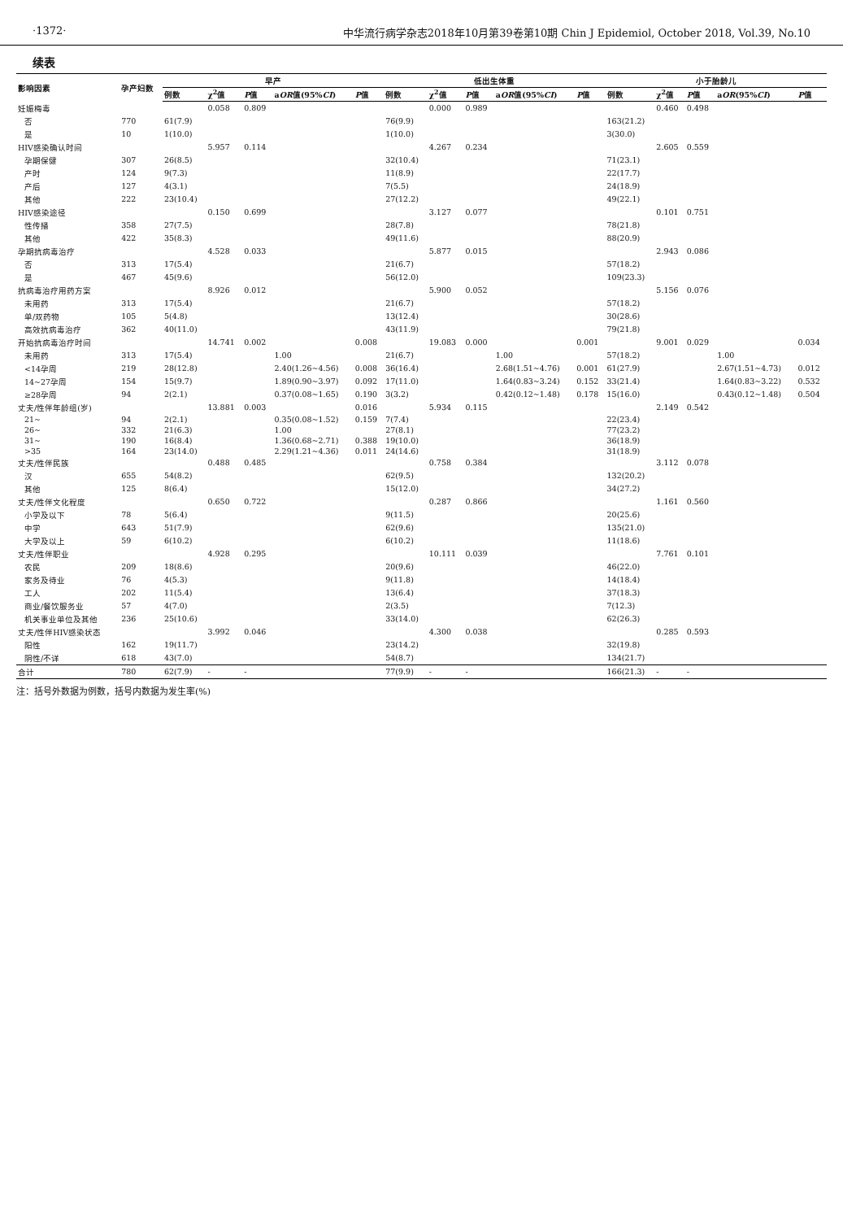·1372· 中华流行病学杂志2018年10月第39卷第10期 Chin J Epidemiol, October 2018, Vol.39, No.10
续表
| 影响因素 | 孕产妇数 | 早产 | | | | | 低出生体重 | | | | | 小于胎龄儿 | | | | |
| --- | --- | --- | --- | --- | --- | --- | --- | --- | --- | --- | --- | --- | --- | --- | --- | --- |
| | | 例数 | χ<sup>2</sup>值 | P 值 | a OR 值(95% CI ) | P 值 | 例数 | χ<sup>2</sup>值 | P 值 | a OR 值(95% CI ) | P 值 | 例数 | χ<sup>2</sup>值 | P 值 | a OR (95% CI ) | P 值 |
| 妊娠梅毒 | | | 0.058 | 0.809 | | | | 0.000 | 0.989 | | | | 0.460 | 0.498 | | |
| 否 | 770 | 61(7.9) | | | | | 76(9.9) | | | | | 163(21.2) | | | | |
| 是 | 10 | 1(10.0) | | | | | 1(10.0) | | | | | 3(30.0) | | | | |
| HIV感染确认时间 | | | 5.957 | 0.114 | | | | 4.267 | 0.234 | | | | 2.605 | 0.559 | | |
| 孕期保健 | 307 | 26(8.5) | | | | | 32(10.4) | | | | | 71(23.1) | | | | |
| 产时 | 124 | 9(7.3) | | | | | 11(8.9) | | | | | 22(17.7) | | | | |
| 产后 | 127 | 4(3.1) | | | | | 7(5.5) | | | | | 24(18.9) | | | | |
| 其他 | 222 | 23(10.4) | | | | | 27(12.2) | | | | | 49(22.1) | | | | |
| HIV感染途径 | | | 0.150 | 0.699 | | | | 3.127 | 0.077 | | | | 0.101 | 0.751 | | |
| 性传播 | 358 | 27(7.5) | | | | | 28(7.8) | | | | | 78(21.8) | | | | |
| 其他 | 422 | 35(8.3) | | | | | 49(11.6) | | | | | 88(20.9) | | | | |
| 孕期抗病毒治疗 | | | 4.528 | 0.033 | | | | 5.877 | 0.015 | | | | 2.943 | 0.086 | | |
| 否 | 313 | 17(5.4) | | | | | 21(6.7) | | | | | 57(18.2) | | | | |
| 是 | 467 | 45(9.6) | | | | | 56(12.0) | | | | | 109(23.3) | | | | |
| 抗病毒治疗用药方案 | | | 8.926 | 0.012 | | | | 5.900 | 0.052 | | | | 5.156 | 0.076 | | |
| 未用药 | 313 | 17(5.4) | | | | | 21(6.7) | | | | | 57(18.2) | | | | |
| 单/双药物 | 105 | 5(4.8) | | | | | 13(12.4) | | | | | 30(28.6) | | | | |
| 高效抗病毒治疗 | 362 | 40(11.0) | | | | | 43(11.9) | | | | | 79(21.8) | | | | |
| 开始抗病毒治疗时间 | | | 14.741 | 0.002 | | 0.008 | | 19.083 | 0.000 | | 0.001 | | 9.001 | 0.029 | | 0.034 |
| 未用药 | 313 | 17(5.4) | | | 1.00 | | 21(6.7) | | | 1.00 | | 57(18.2) | | | 1.00 | |
| <14孕周 | 219 | 28(12.8) | | | 2.40(1.26~4.56) | 0.008 | 36(16.4) | | | 2.68(1.51~4.76) | 0.001 | 61(27.9) | | | 2.67(1.51~4.73) | 0.012 |
| 14~27孕周 | 154 | 15(9.7) | | | 1.89(0.90~3.97) | 0.092 | 17(11.0) | | | 1.64(0.83~3.24) | 0.152 | 33(21.4) | | | 1.64(0.83~3.22) | 0.532 |
| ≥28孕周 | 94 | 2(2.1) | | | 0.37(0.08~1.65) | 0.190 | 3(3.2) | | | 0.42(0.12~1.48) | 0.178 | 15(16.0) | | | 0.43(0.12~1.48) | 0.504 |
| 丈夫/性伴年龄组(岁) | | | 13.881 | 0.003 | | 0.016 | | 5.934 | 0.115 | | | | 2.149 | 0.542 | | |
| 21~ | 94 | 2(2.1) | | | 0.35(0.08~1.52) | 0.159 | 7(7.4) | | | | | 22(23.4) | | | | |
| 26~ | 332 | 21(6.3) | | | 1.00 | | 27(8.1) | | | | | 77(23.2) | | | | |
| 31~ | 190 | 16(8.4) | | | 1.36(0.68~2.71) | 0.388 | 19(10.0) | | | | | 36(18.9) | | | | |
| >35 | 164 | 23(14.0) | | | 2.29(1.21~4.36) | 0.011 | 24(14.6) | | | | | 31(18.9) | | | | |
| 丈夫/性伴民族 | | | 0.488 | 0.485 | | | | 0.758 | 0.384 | | | | 3.112 | 0.078 | | |
| 汉 | 655 | 54(8.2) | | | | | 62(9.5) | | | | | 132(20.2) | | | | |
| 其他 | 125 | 8(6.4) | | | | | 15(12.0) | | | | | 34(27.2) | | | | |
| 丈夫/性伴文化程度 | | | 0.650 | 0.722 | | | | 0.287 | 0.866 | | | | 1.161 | 0.560 | | |
| 小学及以下 | 78 | 5(6.4) | | | | | 9(11.5) | | | | | 20(25.6) | | | | |
| 中学 | 643 | 51(7.9) | | | | | 62(9.6) | | | | | 135(21.0) | | | | |
| 大学及以上 | 59 | 6(10.2) | | | | | 6(10.2) | | | | | 11(18.6) | | | | |
| 丈夫/性伴职业 | | | 4.928 | 0.295 | | | | 10.111 | 0.039 | | | | 7.761 | 0.101 | | |
| 农民 | 209 | 18(8.6) | | | | | 20(9.6) | | | | | 46(22.0) | | | | |
| 家务及待业 | 76 | 4(5.3) | | | | | 9(11.8) | | | | | 14(18.4) | | | | |
| 工人 | 202 | 11(5.4) | | | | | 13(6.4) | | | | | 37(18.3) | | | | |
| 商业/餐饮服务业 | 57 | 4(7.0) | | | | | 2(3.5) | | | | | 7(12.3) | | | | |
| 机关事业单位及其他 | 236 | 25(10.6) | | | | | 33(14.0) | | | | | 62(26.3) | | | | |
| 丈夫/性伴HIV感染状态 | | | 3.992 | 0.046 | | | | 4.300 | 0.038 | | | | 0.285 | 0.593 | | |
| 阳性 | 162 | 19(11.7) | | | | | 23(14.2) | | | | | 32(19.8) | | | | |
| 阴性/不详 | 618 | 43(7.0) | | | | | 54(8.7) | | | | | 134(21.7) | | | | |
| 合计 | 780 | 62(7.9) | - | - | | | 77(9.9) | - | - | | | 166(21.3) | - | - | | |
注：括号外数据为例数，括号内数据为发生率(%)